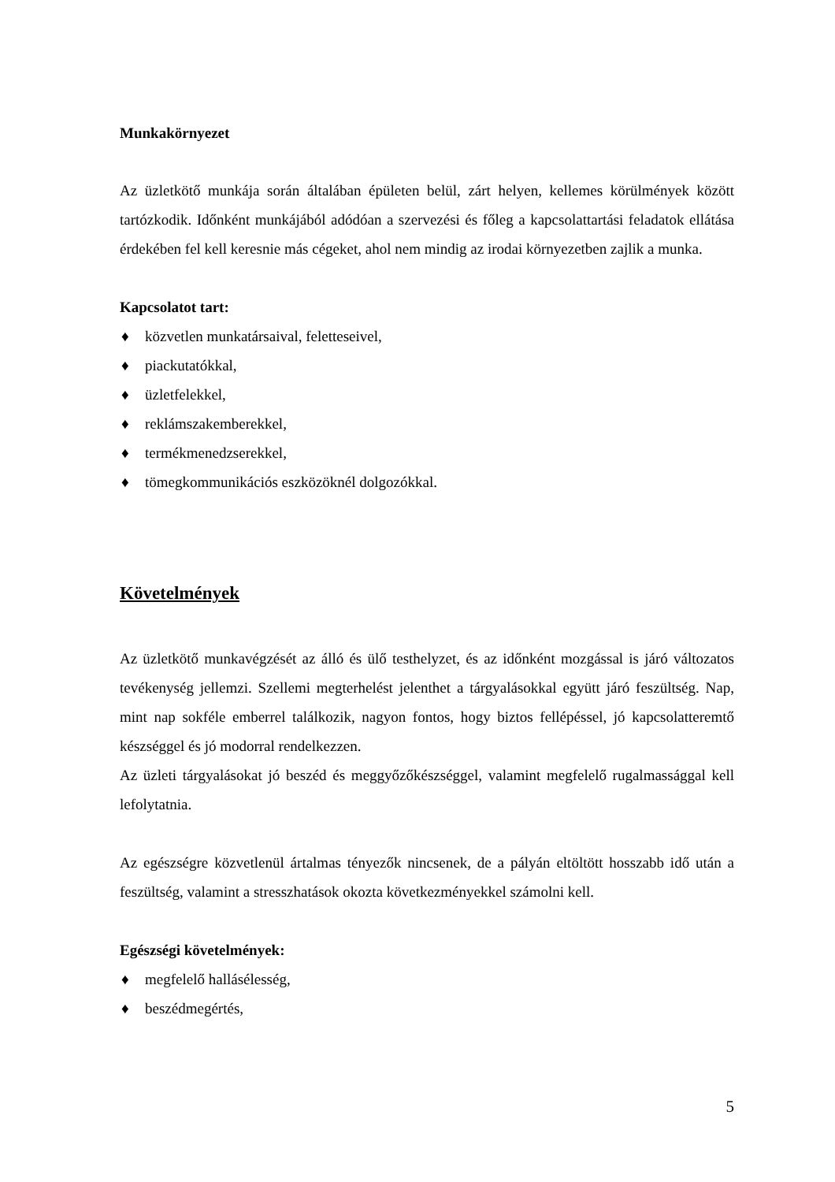Munkakörnyezet
Az üzletkötő munkája során általában épületen belül, zárt helyen, kellemes körülmények között tartózkodik. Időnként munkájából adódóan a szervezési és főleg a kapcsolattartási feladatok ellátása érdekében fel kell keresnie más cégeket, ahol nem mindig az irodai környezetben zajlik a munka.
Kapcsolatot tart:
♦ közvetlen munkatársaival, feletteseivel,
♦ piackutatókkal,
♦ üzletfelekkel,
♦ reklámszakemberekkel,
♦ termékmenedzserekkel,
♦ tömegkommunikációs eszközöknél dolgozókkal.
Követelmények
Az üzletkötő munkavégzését az álló és ülő testhelyzet, és az időnként mozgással is járó változatos tevékenység jellemzi. Szellemi megterhelést jelenthet a tárgyalásokkal együtt járó feszültség. Nap, mint nap sokféle emberrel találkozik, nagyon fontos, hogy biztos fellépéssel, jó kapcsolatteremtő készséggel és jó modorral rendelkezzen.
Az üzleti tárgyalásokat jó beszéd és meggyőzőkészséggel, valamint megfelelő rugalmassággal kell lefolytatnia.
Az egészségre közvetlenül ártalmas tényezők nincsenek, de a pályán eltöltött hosszabb idő után a feszültség, valamint a stresszhatások okozta következményekkel számolni kell.
Egészségi követelmények:
♦ megfelelő hallásélesség,
♦ beszédmegértés,
5